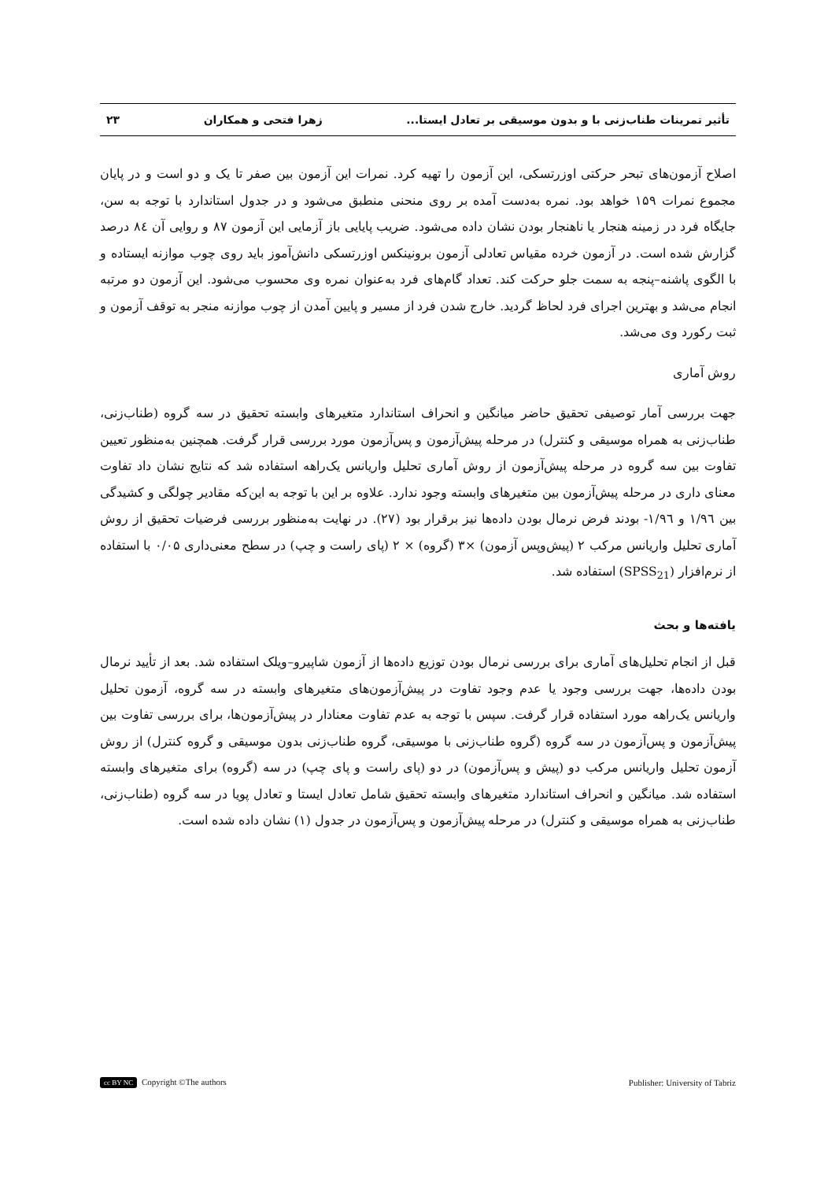تأثیر تمرینات طناب‌زنی با و بدون موسیقی بر تعادل ایستا... زهرا فتحی و همکاران ۲۳
اصلاح آزمون‌های تبحر حرکتی اوزرتسکی، این آزمون را تهیه کرد. نمرات این آزمون بین صفر تا یک و دو است و در پایان مجموع نمرات ۱۵۹ خواهد بود. نمره به‌دست آمده بر روی منحنی منطبق می‌شود و در جدول استاندارد با توجه به سن، جایگاه فرد در زمینه هنجار یا ناهنجار بودن نشان داده می‌شود. ضریب پایایی باز آزمایی این آزمون ۸۷ و روایی آن ۸٤ درصد گزارش شده است. در آزمون خرده مقیاس تعادلی آزمون برونینکس اوزرتسکی دانش‌آموز باید روی چوب موازنه ایستاده و با الگوی پاشنه–پنجه به سمت جلو حرکت کند. تعداد گام‌های فرد به‌عنوان نمره وی محسوب می‌شود. این آزمون دو مرتبه انجام می‌شد و بهترین اجرای فرد لحاظ گردید. خارج شدن فرد از مسیر و پایین آمدن از چوب موازنه منجر به توقف آزمون و ثبت رکورد وی می‌شد.
روش آماری
جهت بررسی آمار توصیفی تحقیق حاضر میانگین و انحراف استاندارد متغیرهای وابسته تحقیق در سه گروه (طناب‌زنی، طناب‌زنی به همراه موسیقی و کنترل) در مرحله پیش‌آزمون و پس‌آزمون مورد بررسی قرار گرفت. همچنین به‌منظور تعیین تفاوت بین سه گروه در مرحله پیش‌آزمون از روش آماری تحلیل واریانس یک‌راهه استفاده شد که نتایج نشان داد تفاوت معنای داری در مرحله پیش‌آزمون بین متغیرهای وابسته وجود ندارد. علاوه بر این با توجه به این‌که مقادیر چولگی و کشیدگی بین ۱/۹٦ و ۱/۹٦- بودند فرض نرمال بودن داده‌ها نیز برقرار بود (۲۷). در نهایت به‌منظور بررسی فرضیات تحقیق از روش آماری تحلیل واریانس مرکب ۲ (پیش‌وپس آزمون) ×۳ (گروه) × ۲ (پای راست و چپ) در سطح معنی‌داری ۰/۰۵ با استفاده از نرم‌افزار (SPSS<sub>21</sub>) استفاده شد.
یافته‌ها و بحث
قبل از انجام تحلیل‌های آماری برای بررسی نرمال بودن توزیع داده‌ها از آزمون شاپیرو–ویلک استفاده شد. بعد از تأیید نرمال بودن داده‌ها، جهت بررسی وجود یا عدم وجود تفاوت در پیش‌آزمون‌های متغیرهای وابسته در سه گروه، آزمون تحلیل واریانس یک‌راهه مورد استفاده قرار گرفت. سپس با توجه به عدم تفاوت معنادار در پیش‌آزمون‌ها، برای بررسی تفاوت بین پیش‌آزمون و پس‌آزمون در سه گروه (گروه طناب‌زنی با موسیقی، گروه طناب‌زنی بدون موسیقی و گروه کنترل) از روش آزمون تحلیل واریانس مرکب دو (پیش و پس‌آزمون) در دو (پای راست و پای چپ) در سه (گروه) برای متغیرهای وابسته استفاده شد. میانگین و انحراف استاندارد متغیرهای وابسته تحقیق شامل تعادل ایستا و تعادل پویا در سه گروه (طناب‌زنی، طناب‌زنی به همراه موسیقی و کنترل) در مرحله پیش‌آزمون و پس‌آزمون در جدول (۱) نشان داده شده است.
cc BY NC Copyright ©The authors Publisher: University of Tabriz